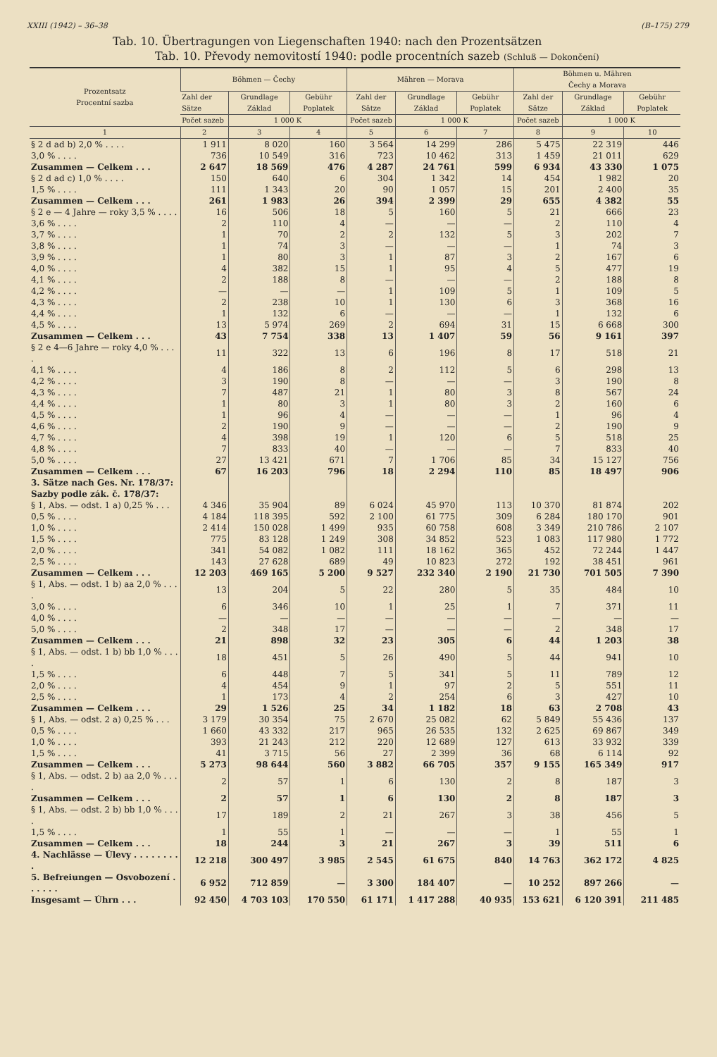XXIII (1942) – 36–38 (B–175) 279
Tab. 10. Übertragungen von Liegenschaften 1940: nach den Prozentsätzen
Tab. 10. Převody nemovitostí 1940: podle procentních sazeb (Schluß — Dokončení)
| Prozentsatz Procentní sazba | Böhmen — Čechy | | | Mähren — Morava | | | Böhmen u. Mähren Čechy a Morava | | |
| --- | --- | --- | --- | --- | --- | --- | --- | --- | --- |
| | Zahl der Sätze | Grundlage Základ | Gebühr Poplatek | Zahl der Sätze | Grundlage Základ | Gebühr Poplatek | Zahl der Sätze | Grundlage Základ | Gebühr Poplatek |
| | Počet sazeb | 1 000 K | | Počet sazeb | 1 000 K | | Počet sazeb | 1 000 K | |
| 1 | 2 | 3 | 4 | 5 | 6 | 7 | 8 | 9 | 10 |
| § 2 d ad b) 2,0 % . . . . | 1 911 | 8 020 | 160 | 3 564 | 14 299 | 286 | 5 475 | 22 319 | 446 |
| 3,0 % . . . . | 736 | 10 549 | 316 | 723 | 10 462 | 313 | 1 459 | 21 011 | 629 |
| Zusammen — Celkem . . . | 2 647 | 18 569 | 476 | 4 287 | 24 761 | 599 | 6 934 | 43 330 | 1 075 |
| § 2 d ad c) 1,0 % . . . . | 150 | 640 | 6 | 304 | 1 342 | 14 | 454 | 1 982 | 20 |
| 1,5 % . . . . | 111 | 1 343 | 20 | 90 | 1 057 | 15 | 201 | 2 400 | 35 |
| Zusammen — Celkem . . . | 261 | 1 983 | 26 | 394 | 2 399 | 29 | 655 | 4 382 | 55 |
| § 2 e — 4 Jahre — roky 3,5 % . . . . | 16 | 506 | 18 | 5 | 160 | 5 | 21 | 666 | 23 |
| 3,6 % . . . . | 2 | 110 | 4 | — | — | — | 2 | 110 | 4 |
| 3,7 % . . . . | 1 | 70 | 2 | 2 | 132 | 5 | 3 | 202 | 7 |
| 3,8 % . . . . | 1 | 74 | 3 | — | — | — | 1 | 74 | 3 |
| 3,9 % . . . . | 1 | 80 | 3 | 1 | 87 | 3 | 2 | 167 | 6 |
| 4,0 % . . . . | 4 | 382 | 15 | 1 | 95 | 4 | 5 | 477 | 19 |
| 4,1 % . . . . | 2 | 188 | 8 | — | — | — | 2 | 188 | 8 |
| 4,2 % . . . . | — | — | — | 1 | 109 | 5 | 1 | 109 | 5 |
| 4,3 % . . . . | 2 | 238 | 10 | 1 | 130 | 6 | 3 | 368 | 16 |
| 4,4 % . . . . | 1 | 132 | 6 | — | — | — | 1 | 132 | 6 |
| 4,5 % . . . . | 13 | 5 974 | 269 | 2 | 694 | 31 | 15 | 6 668 | 300 |
| Zusammen — Celkem . . . | 43 | 7 754 | 338 | 13 | 1 407 | 59 | 56 | 9 161 | 397 |
| § 2 e 4—6 Jahre — roky 4,0 % . . . . | 11 | 322 | 13 | 6 | 196 | 8 | 17 | 518 | 21 |
| 4,1 % . . . . | 4 | 186 | 8 | 2 | 112 | 5 | 6 | 298 | 13 |
| 4,2 % . . . . | 3 | 190 | 8 | — | — | — | 3 | 190 | 8 |
| 4,3 % . . . . | 7 | 487 | 21 | 1 | 80 | 3 | 8 | 567 | 24 |
| 4,4 % . . . . | 1 | 80 | 3 | 1 | 80 | 3 | 2 | 160 | 6 |
| 4,5 % . . . . | 1 | 96 | 4 | — | — | — | 1 | 96 | 4 |
| 4,6 % . . . . | 2 | 190 | 9 | — | — | — | 2 | 190 | 9 |
| 4,7 % . . . . | 4 | 398 | 19 | 1 | 120 | 6 | 5 | 518 | 25 |
| 4,8 % . . . . | 7 | 833 | 40 | — | — | — | 7 | 833 | 40 |
| 5,0 % . . . . | 27 | 13 421 | 671 | 7 | 1 706 | 85 | 34 | 15 127 | 756 |
| Zusammen — Celkem . . . | 67 | 16 203 | 796 | 18 | 2 294 | 110 | 85 | 18 497 | 906 |
| 3. Sätze nach Ges. Nr. 178/37: Sazby podle zák. č. 178/37: | | | | | | | | | |
| § 1, Abs. — odst. 1 a) 0,25 % . . . | 4 346 | 35 904 | 89 | 6 024 | 45 970 | 113 | 10 370 | 81 874 | 202 |
| 0,5 % . . . . | 4 184 | 118 395 | 592 | 2 100 | 61 775 | 309 | 6 284 | 180 170 | 901 |
| 1,0 % . . . . | 2 414 | 150 028 | 1 499 | 935 | 60 758 | 608 | 3 349 | 210 786 | 2 107 |
| 1,5 % . . . . | 775 | 83 128 | 1 249 | 308 | 34 852 | 523 | 1 083 | 117 980 | 1 772 |
| 2,0 % . . . . | 341 | 54 082 | 1 082 | 111 | 18 162 | 365 | 452 | 72 244 | 1 447 |
| 2,5 % . . . . | 143 | 27 628 | 689 | 49 | 10 823 | 272 | 192 | 38 451 | 961 |
| Zusammen — Celkem . . . | 12 203 | 469 165 | 5 200 | 9 527 | 232 340 | 2 190 | 21 730 | 701 505 | 7 390 |
| § 1, Abs. — odst. 1 b) aa 2,0 % . . . . | 13 | 204 | 5 | 22 | 280 | 5 | 35 | 484 | 10 |
| 3,0 % . . . . | 6 | 346 | 10 | 1 | 25 | 1 | 7 | 371 | 11 |
| 4,0 % . . . . | — | — | — | — | — | — | — | — | — |
| 5,0 % . . . . | 2 | 348 | 17 | — | — | — | 2 | 348 | 17 |
| Zusammen — Celkem . . . | 21 | 898 | 32 | 23 | 305 | 6 | 44 | 1 203 | 38 |
| § 1, Abs. — odst. 1 b) bb 1,0 % . . . . | 18 | 451 | 5 | 26 | 490 | 5 | 44 | 941 | 10 |
| 1,5 % . . . . | 6 | 448 | 7 | 5 | 341 | 5 | 11 | 789 | 12 |
| 2,0 % . . . . | 4 | 454 | 9 | 1 | 97 | 2 | 5 | 551 | 11 |
| 2,5 % . . . . | 1 | 173 | 4 | 2 | 254 | 6 | 3 | 427 | 10 |
| Zusammen — Celkem . . . | 29 | 1 526 | 25 | 34 | 1 182 | 18 | 63 | 2 708 | 43 |
| § 1, Abs. — odst. 2 a) 0,25 % . . . | 3 179 | 30 354 | 75 | 2 670 | 25 082 | 62 | 5 849 | 55 436 | 137 |
| 0,5 % . . . . | 1 660 | 43 332 | 217 | 965 | 26 535 | 132 | 2 625 | 69 867 | 349 |
| 1,0 % . . . . | 393 | 21 243 | 212 | 220 | 12 689 | 127 | 613 | 33 932 | 339 |
| 1,5 % . . . . | 41 | 3 715 | 56 | 27 | 2 399 | 36 | 68 | 6 114 | 92 |
| Zusammen — Celkem . . . | 5 273 | 98 644 | 560 | 3 882 | 66 705 | 357 | 9 155 | 165 349 | 917 |
| § 1, Abs. — odst. 2 b) aa 2,0 % . . . . | 2 | 57 | 1 | 6 | 130 | 2 | 8 | 187 | 3 |
| Zusammen — Celkem . . . | 2 | 57 | 1 | 6 | 130 | 2 | 8 | 187 | 3 |
| § 1, Abs. — odst. 2 b) bb 1,0 % . . . . | 17 | 189 | 2 | 21 | 267 | 3 | 38 | 456 | 5 |
| 1,5 % . . . . | 1 | 55 | 1 | — | — | — | 1 | 55 | 1 |
| Zusammen — Celkem . . . | 18 | 244 | 3 | 21 | 267 | 3 | 39 | 511 | 6 |
| 4. Nachlässe — Úlevy . . . . . . . . . | 12 218 | 300 497 | 3 985 | 2 545 | 61 675 | 840 | 14 763 | 362 172 | 4 825 |
| 5. Befreiungen — Osvobození . . . . . . | 6 952 | 712 859 | — | 3 300 | 184 407 | — | 10 252 | 897 266 | — |
| Insgesamt — Úhrn . . . | 92 450 | 4 703 103 | 170 550 | 61 171 | 1 417 288 | 40 935 | 153 621 | 6 120 391 | 211 485 |